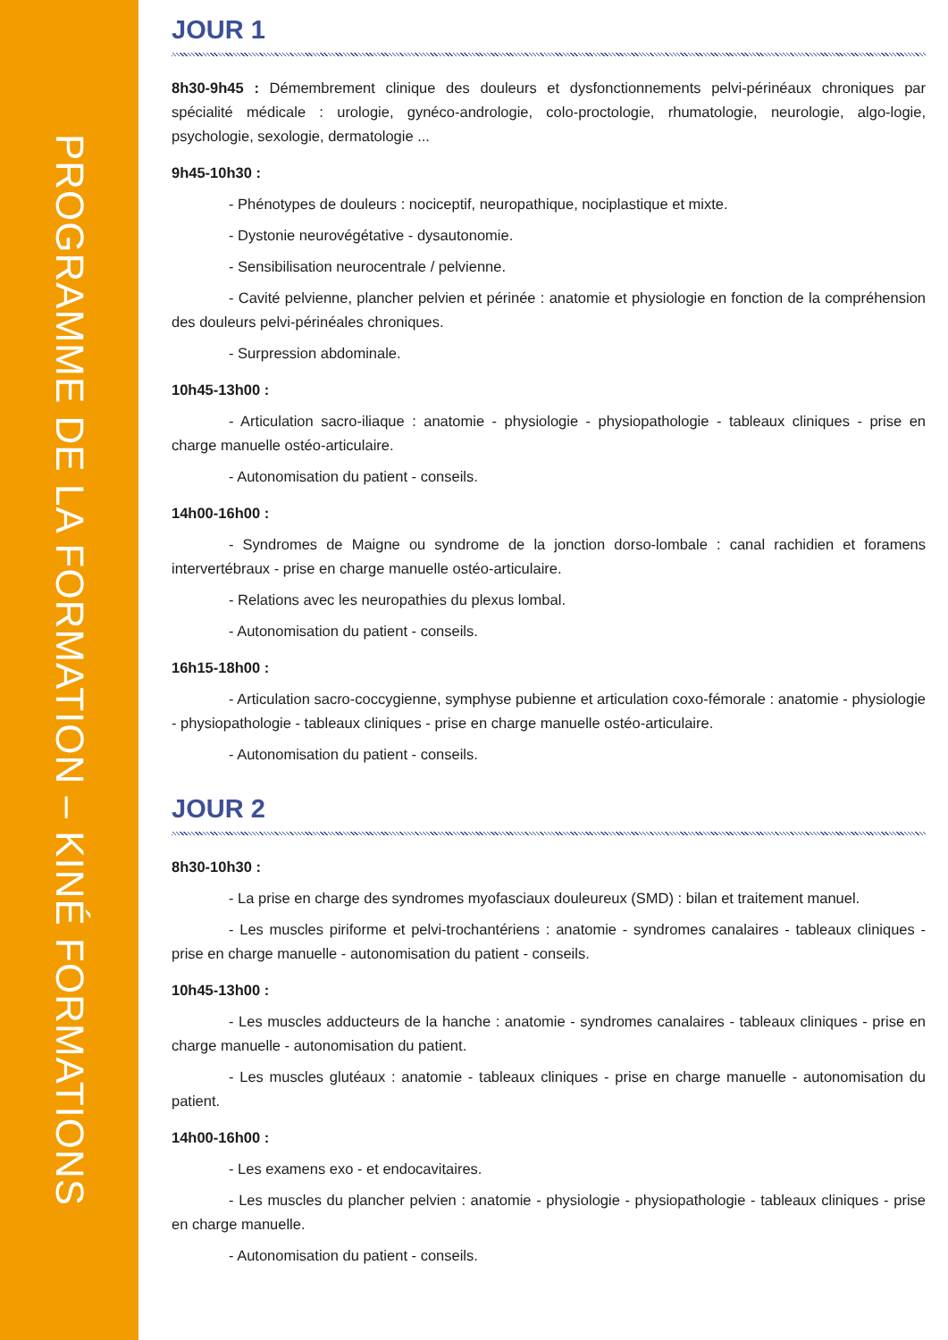PROGRAMME DE LA FORMATION – KINÉ FORMATIONS
JOUR 1
8h30-9h45 : Démembrement clinique des douleurs et dysfonctionnements pelvi-périnéaux chroniques par spécialité médicale : urologie, gynéco-andrologie, colo-proctologie, rhumatologie, neurologie, algo-logie, psychologie, sexologie, dermatologie ...
9h45-10h30 :
- Phénotypes de douleurs : nociceptif, neuropathique, nociplastique et mixte.
- Dystonie neurovégétative - dysautonomie.
- Sensibilisation neurocentrale / pelvienne.
- Cavité pelvienne, plancher pelvien et périnée : anatomie et physiologie en fonction de la compréhension des douleurs pelvi-périnéales chroniques.
- Surpression abdominale.
10h45-13h00 :
- Articulation sacro-iliaque : anatomie - physiologie - physiopathologie - tableaux cliniques - prise en charge manuelle ostéo-articulaire.
- Autonomisation du patient - conseils.
14h00-16h00 :
- Syndromes de Maigne ou syndrome de la jonction dorso-lombale : canal rachidien et foramens intervertébraux - prise en charge manuelle ostéo-articulaire.
- Relations avec les neuropathies du plexus lombal.
- Autonomisation du patient - conseils.
16h15-18h00 :
- Articulation sacro-coccygienne, symphyse pubienne et articulation coxo-fémorale : anatomie - physiologie - physiopathologie - tableaux cliniques - prise en charge manuelle ostéo-articulaire.
- Autonomisation du patient - conseils.
JOUR 2
8h30-10h30 :
- La prise en charge des syndromes myofasciaux douleureux (SMD) : bilan et traitement manuel.
- Les muscles piriforme et pelvi-trochantériens : anatomie - syndromes canalaires - tableaux cliniques - prise en charge manuelle - autonomisation du patient - conseils.
10h45-13h00 :
- Les muscles adducteurs de la hanche : anatomie - syndromes canalaires - tableaux cliniques - prise en charge manuelle - autonomisation du patient.
- Les muscles glutéaux : anatomie - tableaux cliniques - prise en charge manuelle - autonomisation du patient.
14h00-16h00 :
- Les examens exo - et endocavitaires.
- Les muscles du plancher pelvien : anatomie - physiologie - physiopathologie - tableaux cliniques - prise en charge manuelle.
- Autonomisation du patient - conseils.